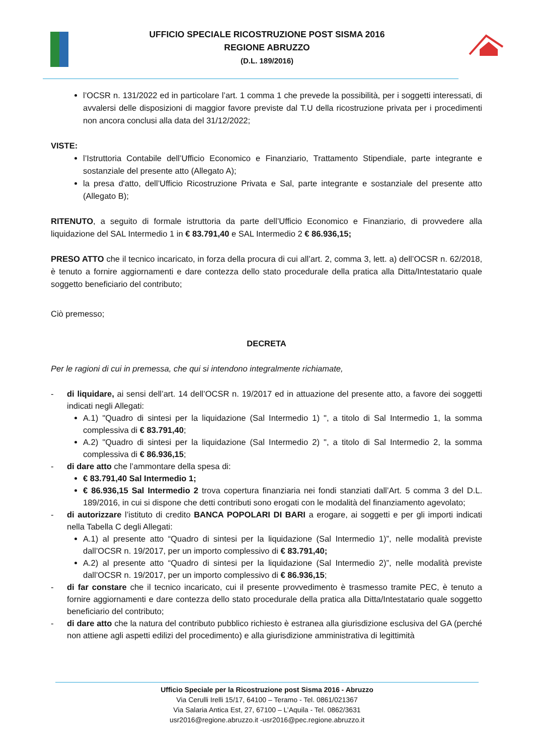UFFICIO SPECIALE RICOSTRUZIONE POST SISMA 2016
REGIONE ABRUZZO
(D.L. 189/2016)
l’OCSR n. 131/2022 ed in particolare l’art. 1 comma 1 che prevede la possibilità, per i soggetti interessati, di avvalersi delle disposizioni di maggior favore previste dal T.U della ricostruzione privata per i procedimenti non ancora conclusi alla data del 31/12/2022;
VISTE:
l’Istruttoria Contabile dell’Ufficio Economico e Finanziario, Trattamento Stipendiale, parte integrante e sostanziale del presente atto (Allegato A);
la presa d'atto, dell’Ufficio Ricostruzione Privata e Sal, parte integrante e sostanziale del presente atto (Allegato B);
RITENUTO, a seguito di formale istruttoria da parte dell’Ufficio Economico e Finanziario, di provvedere alla liquidazione del SAL Intermedio 1 in € 83.791,40 e SAL Intermedio 2 € 86.936,15;
PRESO ATTO che il tecnico incaricato, in forza della procura di cui all’art. 2, comma 3, lett. a) dell’OCSR n. 62/2018, è tenuto a fornire aggiornamenti e dare contezza dello stato procedurale della pratica alla Ditta/Intestatario quale soggetto beneficiario del contributo;
Ciò premesso;
DECRETA
Per le ragioni di cui in premessa, che qui si intendono integralmente richiamate,
- di liquidare, ai sensi dell’art. 14 dell’OCSR n. 19/2017 ed in attuazione del presente atto, a favore dei soggetti indicati negli Allegati:
A.1) "Quadro di sintesi per la liquidazione (Sal Intermedio 1) ", a titolo di Sal Intermedio 1, la somma complessiva di € 83.791,40;
A.2) "Quadro di sintesi per la liquidazione (Sal Intermedio 2) ", a titolo di Sal Intermedio 2, la somma complessiva di € 86.936,15;
- di dare atto che l’ammontare della spesa di:
€ 83.791,40 Sal Intermedio 1;
€ 86.936,15 Sal Intermedio 2 trova copertura finanziaria nei fondi stanziati dall’Art. 5 comma 3 del D.L. 189/2016, in cui si dispone che detti contributi sono erogati con le modalità del finanziamento agevolato;
- di autorizzare l’istituto di credito BANCA POPOLARI DI BARI a erogare, ai soggetti e per gli importi indicati nella Tabella C degli Allegati:
A.1) al presente atto “Quadro di sintesi per la liquidazione (Sal Intermedio 1)”, nelle modalità previste dall’OCSR n. 19/2017, per un importo complessivo di € 83.791,40;
A.2) al presente atto “Quadro di sintesi per la liquidazione (Sal Intermedio 2)”, nelle modalità previste dall’OCSR n. 19/2017, per un importo complessivo di € 86.936,15;
- di far constare che il tecnico incaricato, cui il presente provvedimento è trasmesso tramite PEC, è tenuto a fornire aggiornamenti e dare contezza dello stato procedurale della pratica alla Ditta/Intestatario quale soggetto beneficiario del contributo;
- di dare atto che la natura del contributo pubblico richiesto è estranea alla giurisdizione esclusiva del GA (perché non attiene agli aspetti edilizi del procedimento) e alla giurisdizione amministrativa di legittimità
Ufficio Speciale per la Ricostruzione post Sisma 2016 - Abruzzo
Via Cerulli Irelli 15/17, 64100 – Teramo - Tel. 0861/021367
Via Salaria Antica Est, 27, 67100 – L’Aquila - Tel. 0862/3631
usr2016@regione.abruzzo.it -usr2016@pec.regione.abruzzo.it